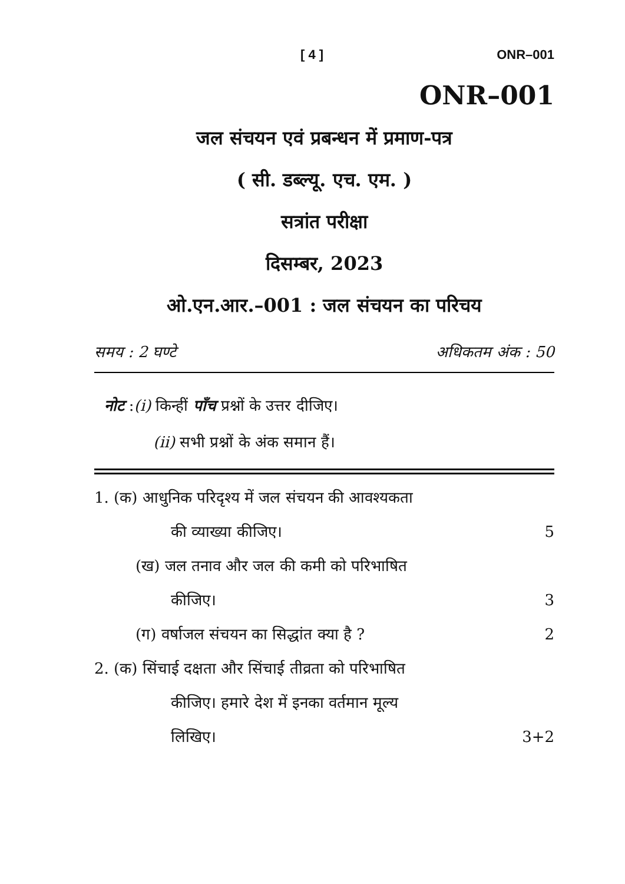[ 4 ] ONR–001
ONR–001
जल संचयन एवं प्रबन्धन में प्रमाण-पत्र
( सी. डब्ल्यू. एच. एम. )
सत्रांत परीक्षा
दिसम्बर, 2023
ओ.एन.आर.–001 : जल संचयन का परिचय
समय : 2 घण्टे अधिकतम अंक : 50
नोट :(i) किन्हीं पाँच प्रश्नों के उत्तर दीजिए।
(ii) सभी प्रश्नों के अंक समान हैं।
1. (क) आधुनिक परिदृश्य में जल संचयन की आवश्यकता
की व्याख्या कीजिए। 5
(ख) जल तनाव और जल की कमी को परिभाषित
कीजिए। 3
(ग) वर्षाजल संचयन का सिद्धांत क्या है ? 2
2. (क) सिंचाई दक्षता और सिंचाई तीव्रता को परिभाषित
कीजिए। हमारे देश में इनका वर्तमान मूल्य
लिखिए। 3+2